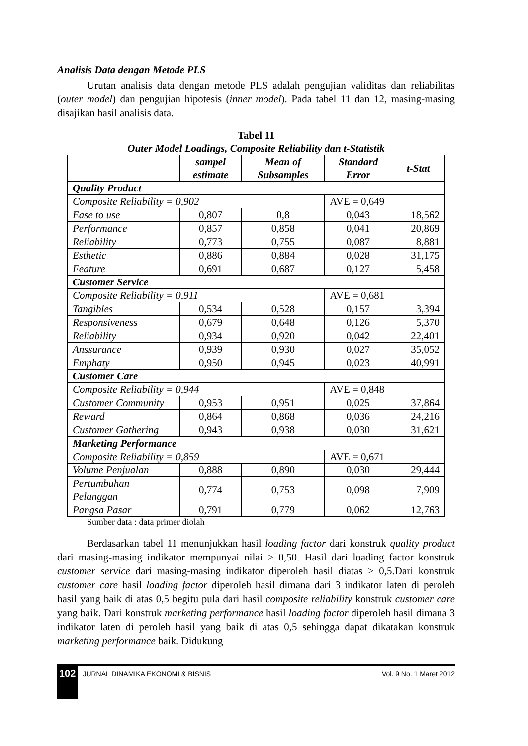Analisis Data dengan Metode PLS
Urutan analisis data dengan metode PLS adalah pengujian validitas dan reliabilitas (outer model) dan pengujian hipotesis (inner model). Pada tabel 11 dan 12, masing-masing disajikan hasil analisis data.
Tabel 11
Outer Model Loadings, Composite Reliability dan t-Statistik
| | sampel estimate | Mean of Subsamples | Standard Error | t-Stat |
| --- | --- | --- | --- | --- |
| Quality Product | | | | |
| Composite Reliability = 0,902 | | | AVE = 0,649 | |
| Ease to use | 0,807 | 0,8 | 0,043 | 18,562 |
| Performance | 0,857 | 0,858 | 0,041 | 20,869 |
| Reliability | 0,773 | 0,755 | 0,087 | 8,881 |
| Esthetic | 0,886 | 0,884 | 0,028 | 31,175 |
| Feature | 0,691 | 0,687 | 0,127 | 5,458 |
| Customer Service | | | | |
| Composite Reliability = 0,911 | | | AVE = 0,681 | |
| Tangibles | 0,534 | 0,528 | 0,157 | 3,394 |
| Responsiveness | 0,679 | 0,648 | 0,126 | 5,370 |
| Reliability | 0,934 | 0,920 | 0,042 | 22,401 |
| Anssurance | 0,939 | 0,930 | 0,027 | 35,052 |
| Emphaty | 0,950 | 0,945 | 0,023 | 40,991 |
| Customer Care | | | | |
| Composite Reliability = 0,944 | | | AVE = 0,848 | |
| Customer Community | 0,953 | 0,951 | 0,025 | 37,864 |
| Reward | 0,864 | 0,868 | 0,036 | 24,216 |
| Customer Gathering | 0,943 | 0,938 | 0,030 | 31,621 |
| Marketing Performance | | | | |
| Composite Reliability = 0,859 | | | AVE = 0,671 | |
| Volume Penjualan | 0,888 | 0,890 | 0,030 | 29,444 |
| Pertumbuhan Pelanggan | 0,774 | 0,753 | 0,098 | 7,909 |
| Pangsa Pasar | 0,791 | 0,779 | 0,062 | 12,763 |
Sumber data : data primer diolah
Berdasarkan tabel 11 menunjukkan hasil loading factor dari konstruk quality product dari masing-masing indikator mempunyai nilai > 0,50. Hasil dari loading factor konstruk customer service dari masing-masing indikator diperoleh hasil diatas > 0,5.Dari konstruk customer care hasil loading factor diperoleh hasil dimana dari 3 indikator laten di peroleh hasil yang baik di atas 0,5 begitu pula dari hasil composite reliability konstruk customer care yang baik. Dari konstruk marketing performance hasil loading factor diperoleh hasil dimana 3 indikator laten di peroleh hasil yang baik di atas 0,5 sehingga dapat dikatakan konstruk marketing performance baik. Didukung
102 JURNAL DINAMIKA EKONOMI & BISNIS Vol. 9 No. 1 Maret 2012